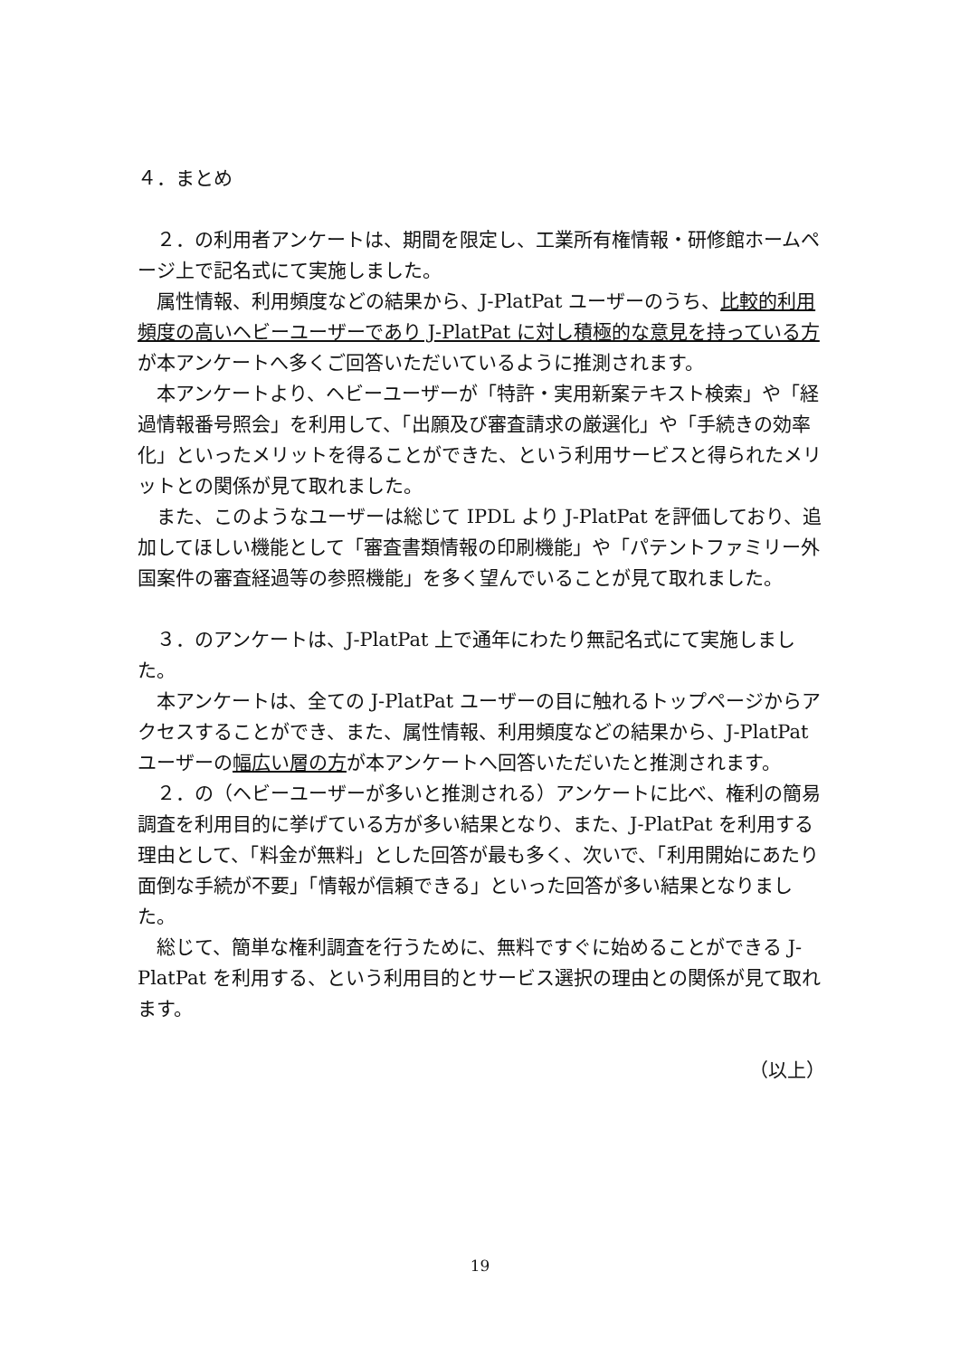４．まとめ
２．の利用者アンケートは、期間を限定し、工業所有権情報・研修館ホームページ上で記名式にて実施しました。
属性情報、利用頻度などの結果から、J-PlatPat ユーザーのうち、比較的利用頻度の高いヘビーユーザーであり J-PlatPat に対し積極的な意見を持っている方が本アンケートへ多くご回答いただいているように推測されます。
本アンケートより、ヘビーユーザーが「特許・実用新案テキスト検索」や「経過情報番号照会」を利用して、「出願及び審査請求の厳選化」や「手続きの効率化」といったメリットを得ることができた、という利用サービスと得られたメリットとの関係が見て取れました。
また、このようなユーザーは総じて IPDL より J-PlatPat を評価しており、追加してほしい機能として「審査書類情報の印刷機能」や「パテントファミリー外国案件の審査経過等の参照機能」を多く望んでいることが見て取れました。
３．のアンケートは、J-PlatPat 上で通年にわたり無記名式にて実施しました。
本アンケートは、全ての J-PlatPat ユーザーの目に触れるトップページからアクセスすることができ、また、属性情報、利用頻度などの結果から、J-PlatPat ユーザーの幅広い層の方が本アンケートへ回答いただいたと推測されます。
２．の（ヘビーユーザーが多いと推測される）アンケートに比べ、権利の簡易調査を利用目的に挙げている方が多い結果となり、また、J-PlatPat を利用する理由として、「料金が無料」とした回答が最も多く、次いで、「利用開始にあたり面倒な手続が不要」「情報が信頼できる」といった回答が多い結果となりました。
総じて、簡単な権利調査を行うために、無料ですぐに始めることができる J-PlatPat を利用する、という利用目的とサービス選択の理由との関係が見て取れます。
（以上）
19